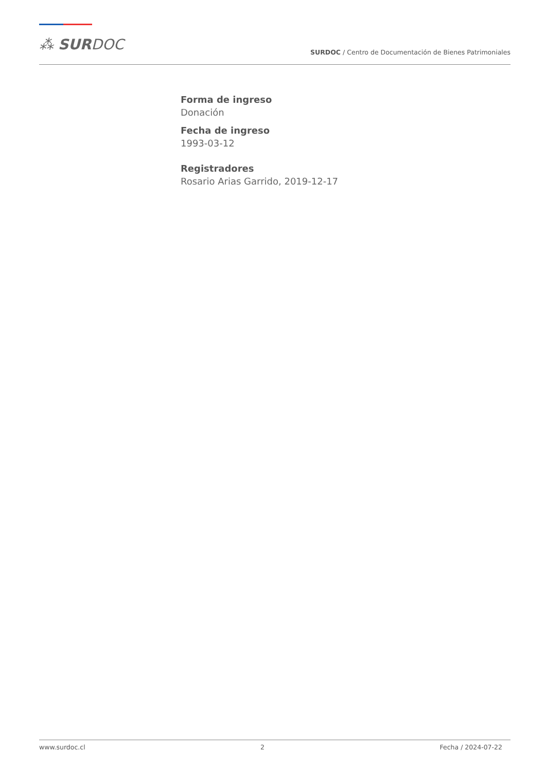⁂ SURDOC
SURDOC / Centro de Documentación de Bienes Patrimoniales
Forma de ingreso
Donación
Fecha de ingreso
1993-03-12
Registradores
Rosario Arias Garrido, 2019-12-17
www.surdoc.cl 2 Fecha / 2024-07-22